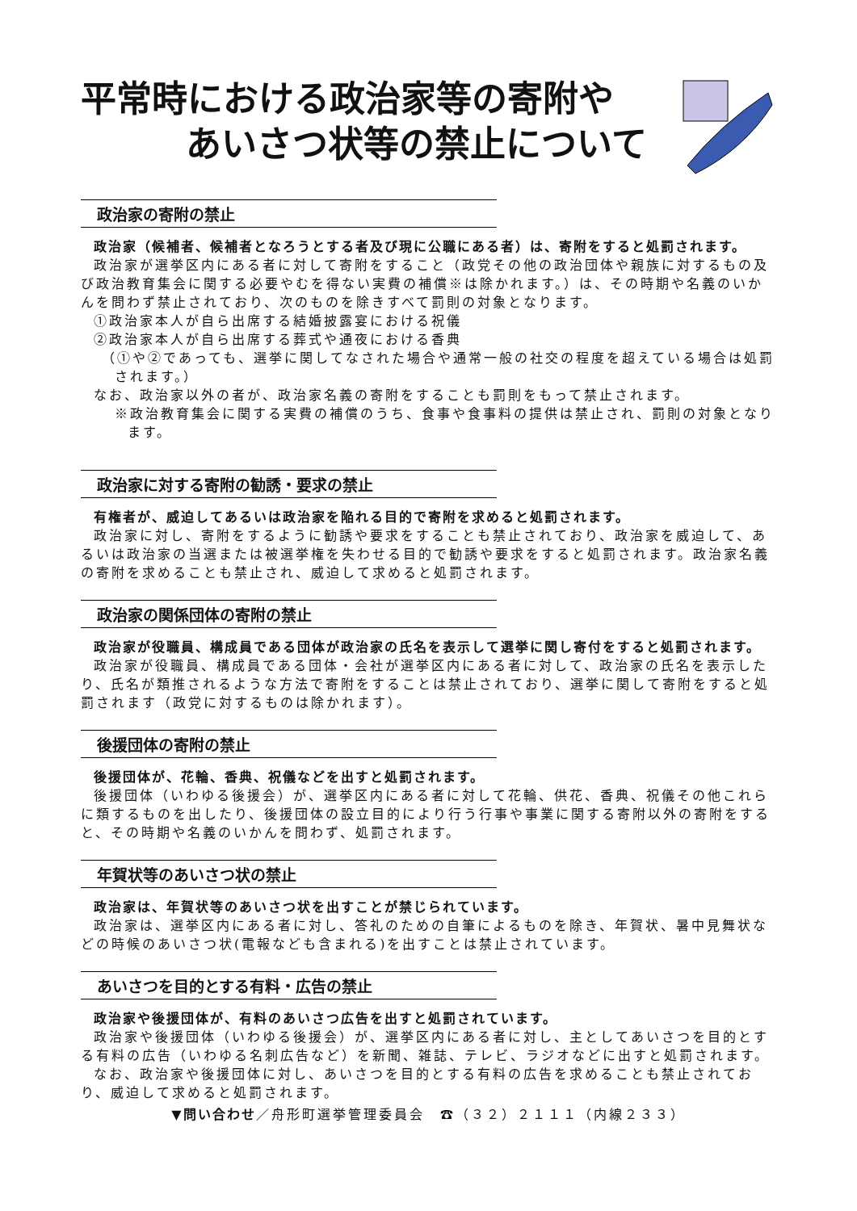平常時における政治家等の寄附や
あいさつ状等の禁止について
政治家の寄附の禁止
政治家（候補者、候補者となろうとする者及び現に公職にある者）は、寄附をすると処罰されます。
政治家が選挙区内にある者に対して寄附をすること（政党その他の政治団体や親族に対するもの及び政治教育集会に関する必要やむを得ない実費の補償※は除かれます。）は、その時期や名義のいかんを問わず禁止されており、次のものを除きすべて罰則の対象となります。
①政治家本人が自ら出席する結婚披露宴における祝儀
②政治家本人が自ら出席する葬式や通夜における香典
（①や②であっても、選挙に関してなされた場合や通常一般の社交の程度を超えている場合は処罰されます。）
なお、政治家以外の者が、政治家名義の寄附をすることも罰則をもって禁止されます。
※政治教育集会に関する実費の補償のうち、食事や食事料の提供は禁止され、罰則の対象となります。
政治家に対する寄附の勧誘・要求の禁止
有権者が、威迫してあるいは政治家を陥れる目的で寄附を求めると処罰されます。
政治家に対し、寄附をするように勧誘や要求をすることも禁止されており、政治家を威迫して、あるいは政治家の当選または被選挙権を失わせる目的で勧誘や要求をすると処罰されます。政治家名義の寄附を求めることも禁止され、威迫して求めると処罰されます。
政治家の関係団体の寄附の禁止
政治家が役職員、構成員である団体が政治家の氏名を表示して選挙に関し寄付をすると処罰されます。
政治家が役職員、構成員である団体・会社が選挙区内にある者に対して、政治家の氏名を表示したり、氏名が類推されるような方法で寄附をすることは禁止されており、選挙に関して寄附をすると処罰されます（政党に対するものは除かれます）。
後援団体の寄附の禁止
後援団体が、花輪、香典、祝儀などを出すと処罰されます。
後援団体（いわゆる後援会）が、選挙区内にある者に対して花輪、供花、香典、祝儀その他これらに類するものを出したり、後援団体の設立目的により行う行事や事業に関する寄附以外の寄附をすると、その時期や名義のいかんを問わず、処罰されます。
年賀状等のあいさつ状の禁止
政治家は、年賀状等のあいさつ状を出すことが禁じられています。
政治家は、選挙区内にある者に対し、答礼のための自筆によるものを除き、年賀状、暑中見舞状などの時候のあいさつ状(電報なども含まれる)を出すことは禁止されています。
あいさつを目的とする有料・広告の禁止
政治家や後援団体が、有料のあいさつ広告を出すと処罰されています。
政治家や後援団体（いわゆる後援会）が、選挙区内にある者に対し、主としてあいさつを目的とする有料の広告（いわゆる名刺広告など）を新聞、雑誌、テレビ、ラジオなどに出すと処罰されます。
なお、政治家や後援団体に対し、あいさつを目的とする有料の広告を求めることも禁止されており、威迫して求めると処罰されます。
▼問い合わせ／舟形町選挙管理委員会　☎（３２）２１１１（内線２３３）